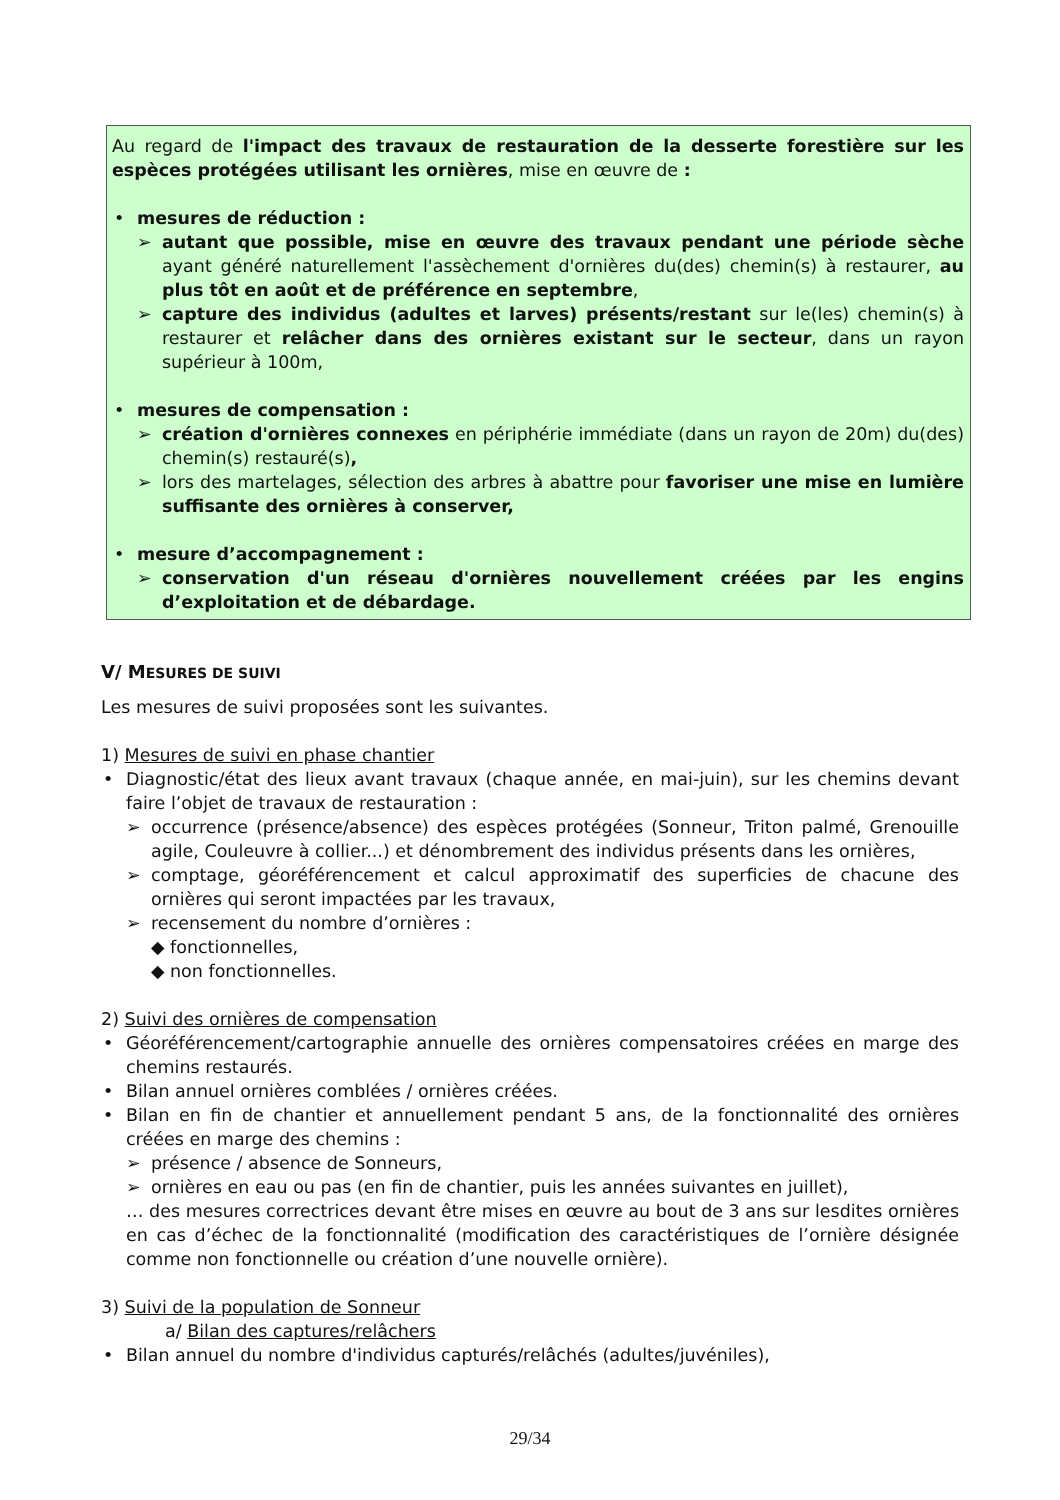Au regard de l'impact des travaux de restauration de la desserte forestière sur les espèces protégées utilisant les ornières, mise en œuvre de :
• mesures de réduction :
➢ autant que possible, mise en œuvre des travaux pendant une période sèche ayant généré naturellement l'assèchement d'ornières du(des) chemin(s) à restaurer, au plus tôt en août et de préférence en septembre,
➢ capture des individus (adultes et larves) présents/restant sur le(les) chemin(s) à restaurer et relâcher dans des ornières existant sur le secteur, dans un rayon supérieur à 100m,
• mesures de compensation :
➢ création d'ornières connexes en périphérie immédiate (dans un rayon de 20m) du(des) chemin(s) restauré(s),
➢ lors des martelages, sélection des arbres à abattre pour favoriser une mise en lumière suffisante des ornières à conserver,
• mesure d’accompagnement :
➢ conservation d'un réseau d'ornières nouvellement créées par les engins d’exploitation et de débardage.
V/ MESURES DE SUIVI
Les mesures de suivi proposées sont les suivantes.
1) Mesures de suivi en phase chantier
• Diagnostic/état des lieux avant travaux (chaque année, en mai-juin), sur les chemins devant faire l’objet de travaux de restauration :
➢ occurrence (présence/absence) des espèces protégées (Sonneur, Triton palmé, Grenouille agile, Couleuvre à collier...) et dénombrement des individus présents dans les ornières,
➢ comptage, géoréférencement et calcul approximatif des superficies de chacune des ornières qui seront impactées par les travaux,
➢ recensement du nombre d’ornières :
◆ fonctionnelles,
◆ non fonctionnelles.
2) Suivi des ornières de compensation
• Géoréférencement/cartographie annuelle des ornières compensatoires créées en marge des chemins restaurés.
• Bilan annuel ornières comblées / ornières créées.
• Bilan en fin de chantier et annuellement pendant 5 ans, de la fonctionnalité des ornières créées en marge des chemins :
➢ présence / absence de Sonneurs,
➢ ornières en eau ou pas (en fin de chantier, puis les années suivantes en juillet),
… des mesures correctrices devant être mises en œuvre au bout de 3 ans sur lesdites ornières en cas d’échec de la fonctionnalité (modification des caractéristiques de l’ornière désignée comme non fonctionnelle ou création d’une nouvelle ornière).
3) Suivi de la population de Sonneur
a/ Bilan des captures/relâchers
• Bilan annuel du nombre d'individus capturés/relâchés (adultes/juvéniles),
29/34